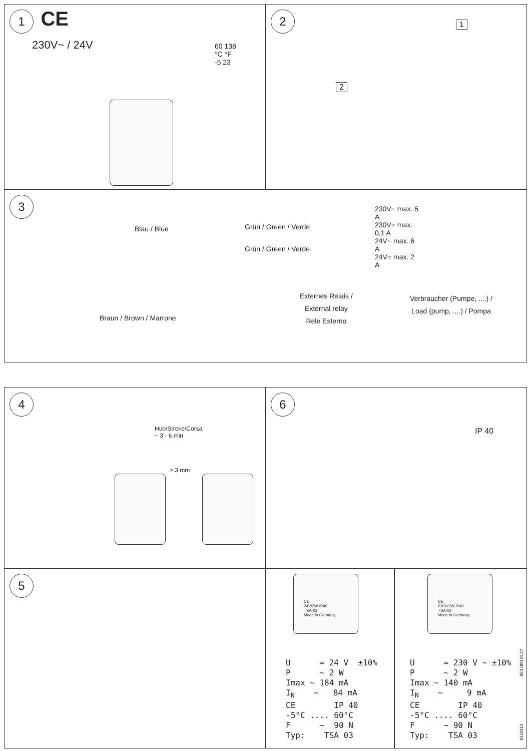1 CE
230V~ / 24V
60 138
°C °F
-5 23
2
1
2
3
Blau / Blue Grün / Green / Verde
Grün / Green / Verde
230V~ max. 6 A
230V= max. 0,1 A
24V~ max. 6 A
24V= max. 2 A
Externes Relais /
External relay
Rele Esterno
Verbraucher (Pumpe, ....) /
Load (pump, ....) / Pompa
Braun / Brown / Marrone
4
Hub/Stroke/Corsa
~ 3 - 6 min
> 3 mm
6
IP 40
5
CE
24V/2W IP40
TSA-03
Made in Germany
U      = 24 V  ±10%
P      ~ 2 W
Imax ~ 184 mA
IN    ~   84 mA
CE        IP 40
-5°C .... 60°C
F      ~  90 N
Typ:    TSA 03
CE
230V/2W IP40
TSA-03
Made in Germany
U      = 230 V ~ ±10%
P      ~ 2 W
Imax ~ 140 mA
IN    ~     9 mA
CE        IP 40
-5°C .... 60°C
F      ~ 90 N
Typ:    TSA 03
853 000 0137
01/2013